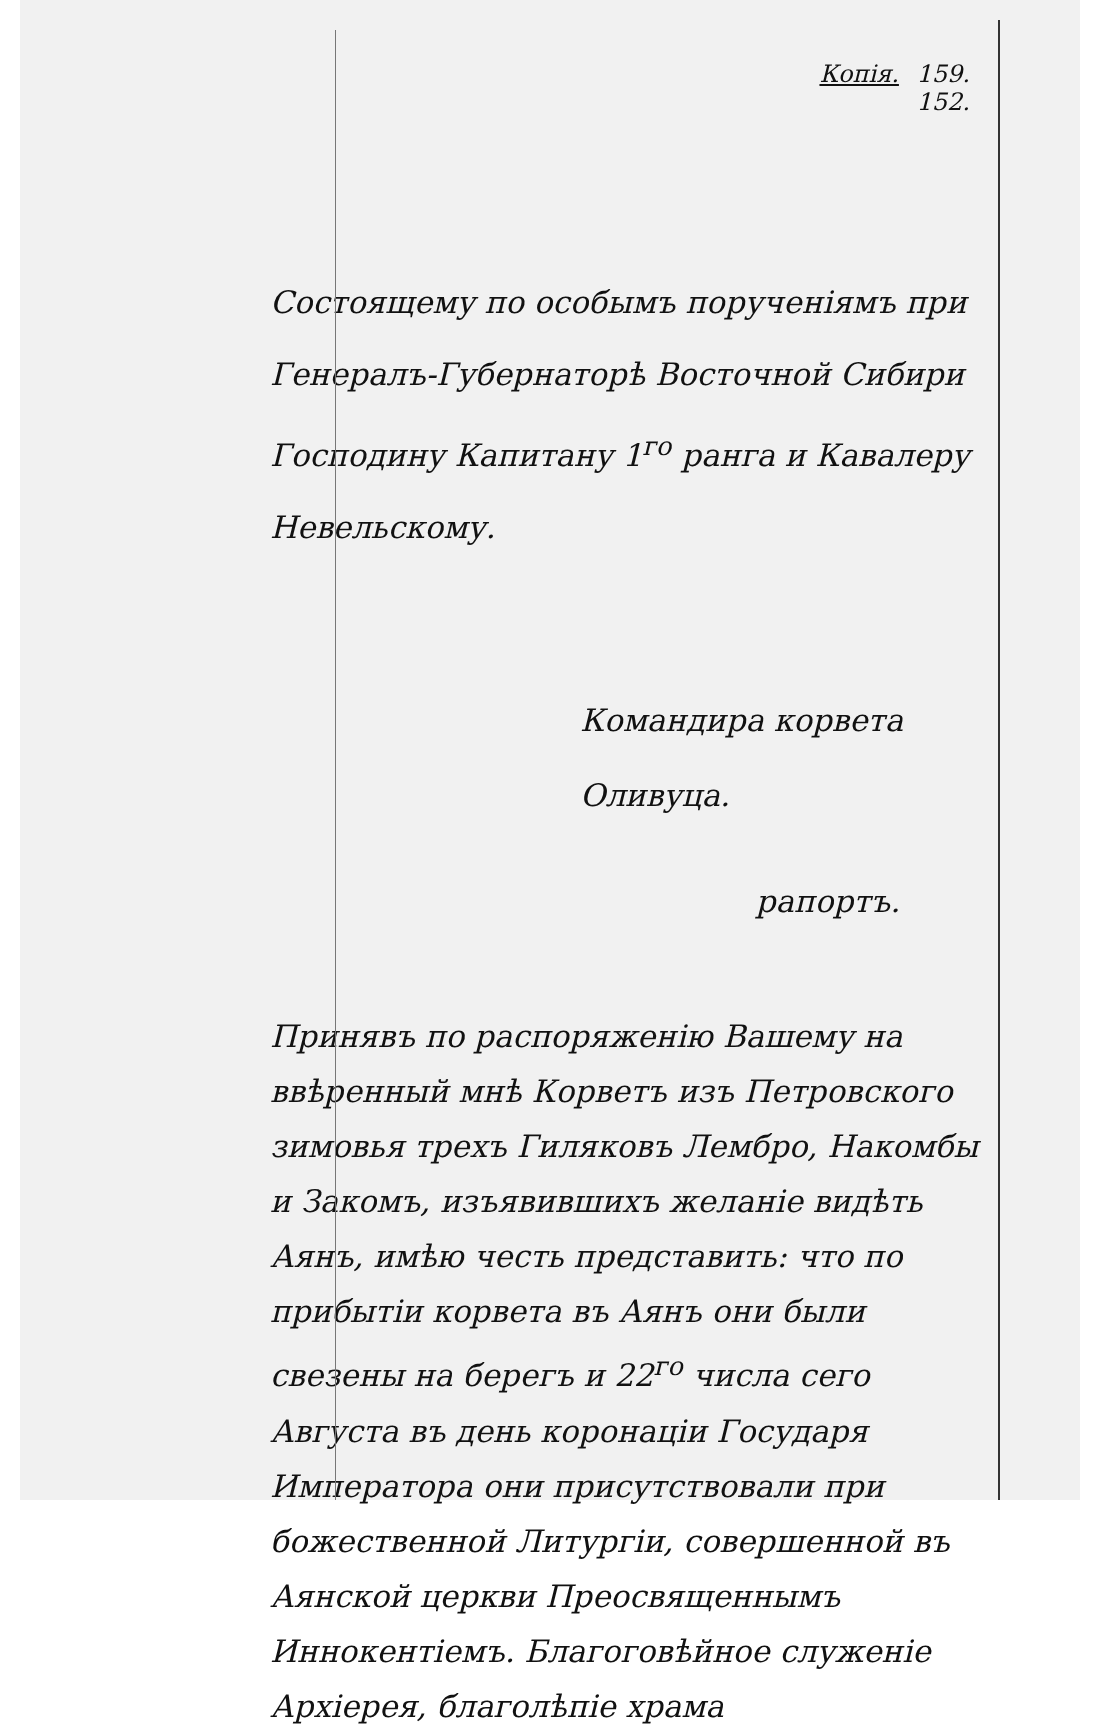Копія. 159.
152.
Состоящему по особымъ порученіямъ при Генералъ-Губернаторѣ Восточной Сибири Господину Капитану 1<sup>го</sup> ранга и Кавалеру Невельскому.
Командира корвета Оливуца.
рапортъ.
Принявъ по распоряженію Вашему на ввѣренный мнѣ Корветъ изъ Петровского зимовья трехъ Гиляковъ Лембро, Накомбы и Закомъ, изъявившихъ желаніе видѣть Аянъ, имѣю честь представить: что по прибытіи корвета въ Аянъ они были свезены на берегъ и 22<sup>го</sup> числа сего Августа въ день коронаціи Государя Императора они присутствовали при божественной Литургіи, совершенной въ Аянской церкви Преосвященнымъ Иннокентіемъ. Благоговѣйное служеніе Архіерея, благолѣпіе храма